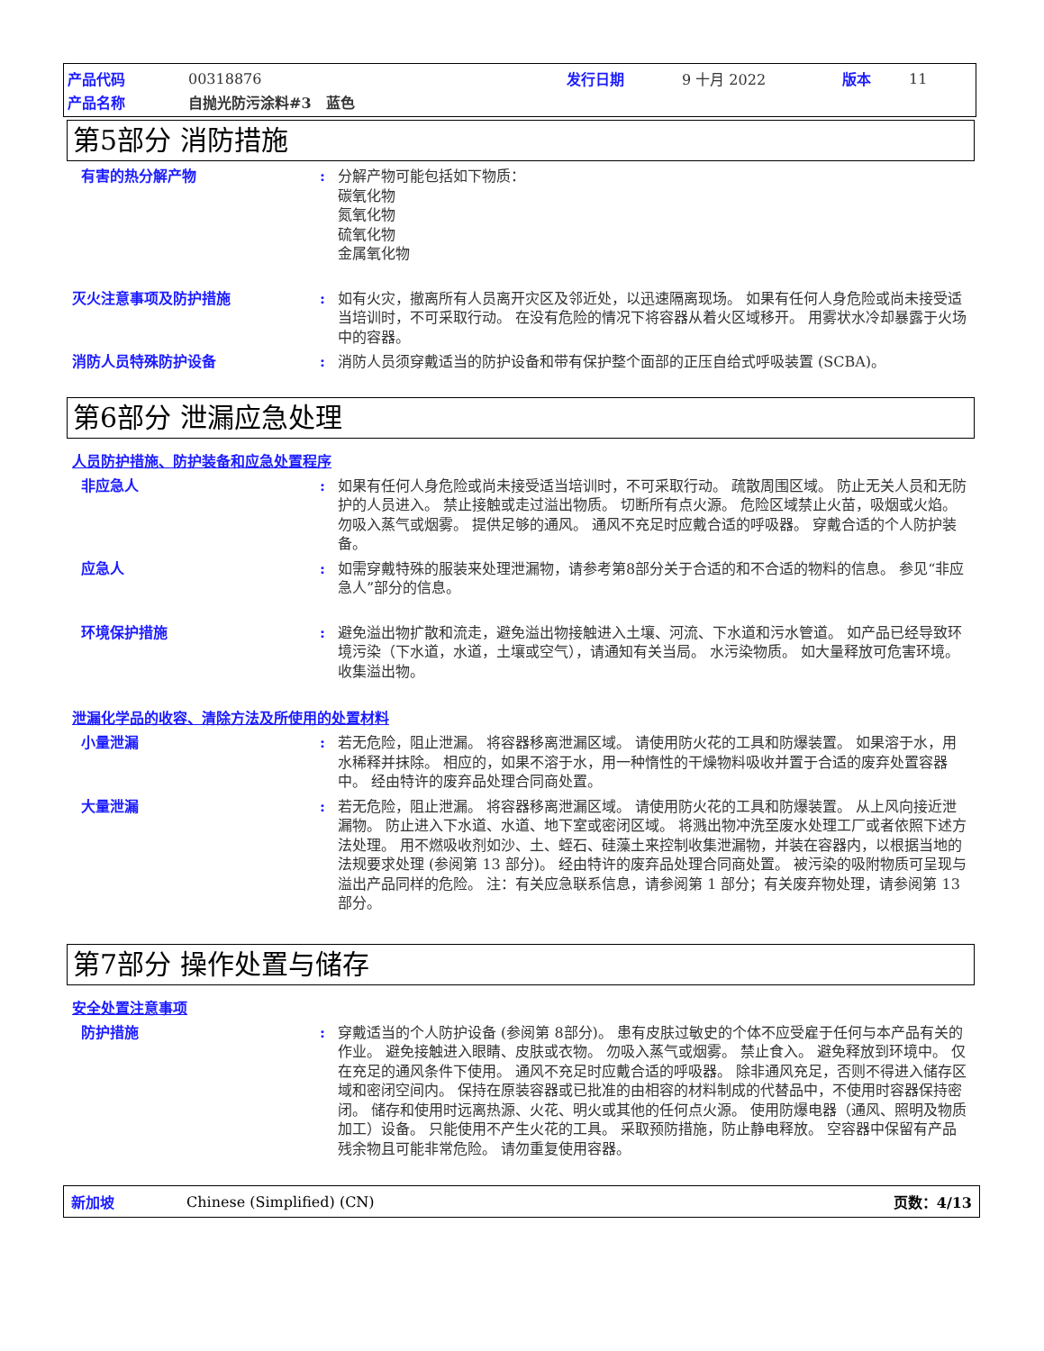产品代码 00318876 发行日期 9 十月 2022 版本 11
产品名称 自抛光防污涂料#3　蓝色
第5部分 消防措施
有害的热分解产物 : 分解产物可能包括如下物质：
碳氧化物
氮氧化物
硫氧化物
金属氧化物
灭火注意事项及防护措施 : 如有火灾，撤离所有人员离开灾区及邻近处，以迅速隔离现场。 如果有任何人身危险或尚未接受适当培训时，不可采取行动。 在没有危险的情况下将容器从着火区域移开。 用雾状水冷却暴露于火场中的容器。
消防人员特殊防护设备 : 消防人员须穿戴适当的防护设备和带有保护整个面部的正压自给式呼吸装置 (SCBA)。
第6部分 泄漏应急处理
人员防护措施、防护装备和应急处置程序
非应急人 : 如果有任何人身危险或尚未接受适当培训时，不可采取行动。 疏散周围区域。 防止无关人员和无防护的人员进入。 禁止接触或走过溢出物质。 切断所有点火源。 危险区域禁止火苗，吸烟或火焰。 勿吸入蒸气或烟雾。 提供足够的通风。 通风不充足时应戴合适的呼吸器。 穿戴合适的个人防护装备。
应急人 : 如需穿戴特殊的服装来处理泄漏物，请参考第8部分关于合适的和不合适的物料的信息。 参见“非应急人”部分的信息。
环境保护措施 : 避免溢出物扩散和流走，避免溢出物接触进入土壤、河流、下水道和污水管道。 如产品已经导致环境污染（下水道，水道，土壤或空气），请通知有关当局。 水污染物质。 如大量释放可危害环境。 收集溢出物。
泄漏化学品的收容、清除方法及所使用的处置材料
小量泄漏 : 若无危险，阻止泄漏。 将容器移离泄漏区域。 请使用防火花的工具和防爆装置。 如果溶于水，用水稀释并抹除。 相应的，如果不溶于水，用一种惰性的干燥物料吸收并置于合适的废弃处置容器中。 经由特许的废弃品处理合同商处置。
大量泄漏 : 若无危险，阻止泄漏。 将容器移离泄漏区域。 请使用防火花的工具和防爆装置。 从上风向接近泄漏物。 防止进入下水道、水道、地下室或密闭区域。 将溅出物冲洗至废水处理工厂或者依照下述方法处理。 用不燃吸收剂如沙、土、蛭石、硅藻土来控制收集泄漏物，并装在容器内，以根据当地的法规要求处理 (参阅第 13 部分)。 经由特许的废弃品处理合同商处置。 被污染的吸附物质可呈现与溢出产品同样的危险。 注：有关应急联系信息，请参阅第 1 部分；有关废弃物处理，请参阅第 13 部分。
第7部分 操作处置与储存
安全处置注意事项
防护措施 : 穿戴适当的个人防护设备 (参阅第 8部分)。 患有皮肤过敏史的个体不应受雇于任何与本产品有关的作业。 避免接触进入眼睛、皮肤或衣物。 勿吸入蒸气或烟雾。 禁止食入。 避免释放到环境中。 仅在充足的通风条件下使用。 通风不充足时应戴合适的呼吸器。 除非通风充足，否则不得进入储存区域和密闭空间内。 保持在原装容器或已批准的由相容的材料制成的代替品中，不使用时容器保持密闭。 储存和使用时远离热源、火花、明火或其他的任何点火源。 使用防爆电器（通风、照明及物质加工）设备。 只能使用不产生火花的工具。 采取预防措施，防止静电释放。 空容器中保留有产品残余物且可能非常危险。 请勿重复使用容器。
新加坡 Chinese (Simplified) (CN) 页数：4/13